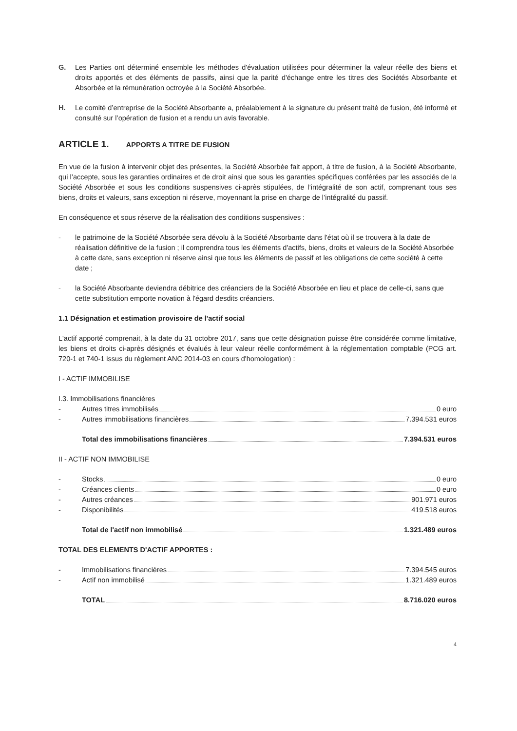G. Les Parties ont déterminé ensemble les méthodes d'évaluation utilisées pour déterminer la valeur réelle des biens et droits apportés et des éléments de passifs, ainsi que la parité d'échange entre les titres des Sociétés Absorbante et Absorbée et la rémunération octroyée à la Société Absorbée.
H. Le comité d’entreprise de la Société Absorbante a, préalablement à la signature du présent traité de fusion, été informé et consulté sur l’opération de fusion et a rendu un avis favorable.
ARTICLE 1. APPORTS A TITRE DE FUSION
En vue de la fusion à intervenir objet des présentes, la Société Absorbée fait apport, à titre de fusion, à la Société Absorbante, qui l’accepte, sous les garanties ordinaires et de droit ainsi que sous les garanties spécifiques conférées par les associés de la Société Absorbée et sous les conditions suspensives ci-après stipulées, de l’intégralité de son actif, comprenant tous ses biens, droits et valeurs, sans exception ni réserve, moyennant la prise en charge de l’intégralité du passif.
En conséquence et sous réserve de la réalisation des conditions suspensives :
- le patrimoine de la Société Absorbée sera dévolu à la Société Absorbante dans l'état où il se trouvera à la date de réalisation définitive de la fusion ; il comprendra tous les éléments d'actifs, biens, droits et valeurs de la Société Absorbée à cette date, sans exception ni réserve ainsi que tous les éléments de passif et les obligations de cette société à cette date ;
- la Société Absorbante deviendra débitrice des créanciers de la Société Absorbée en lieu et place de celle-ci, sans que cette substitution emporte novation à l'égard desdits créanciers.
1.1 Désignation et estimation provisoire de l'actif social
L'actif apporté comprenait, à la date du 31 octobre 2017, sans que cette désignation puisse être considérée comme limitative, les biens et droits ci-après désignés et évalués à leur valeur réelle conformément à la réglementation comptable (PCG art. 720-1 et 740-1 issus du règlement ANC 2014-03 en cours d'homologation) :
I - ACTIF IMMOBILISE
I.3. Immobilisations financières
- Autres titres immobilisés 0 euro
- Autres immobilisations financières 7.394.531 euros
Total des immobilisations financières 7.394.531 euros
II - ACTIF NON IMMOBILISE
- Stocks 0 euro
- Créances clients 0 euro
- Autres créances 901.971 euros
- Disponibilités 419.518 euros
Total de l'actif non immobilisé 1.321.489 euros
TOTAL DES ELEMENTS D'ACTIF APPORTES :
- Immobilisations financières 7.394.545 euros
- Actif non immobilisé 1.321.489 euros
TOTAL 8.716.020 euros
4